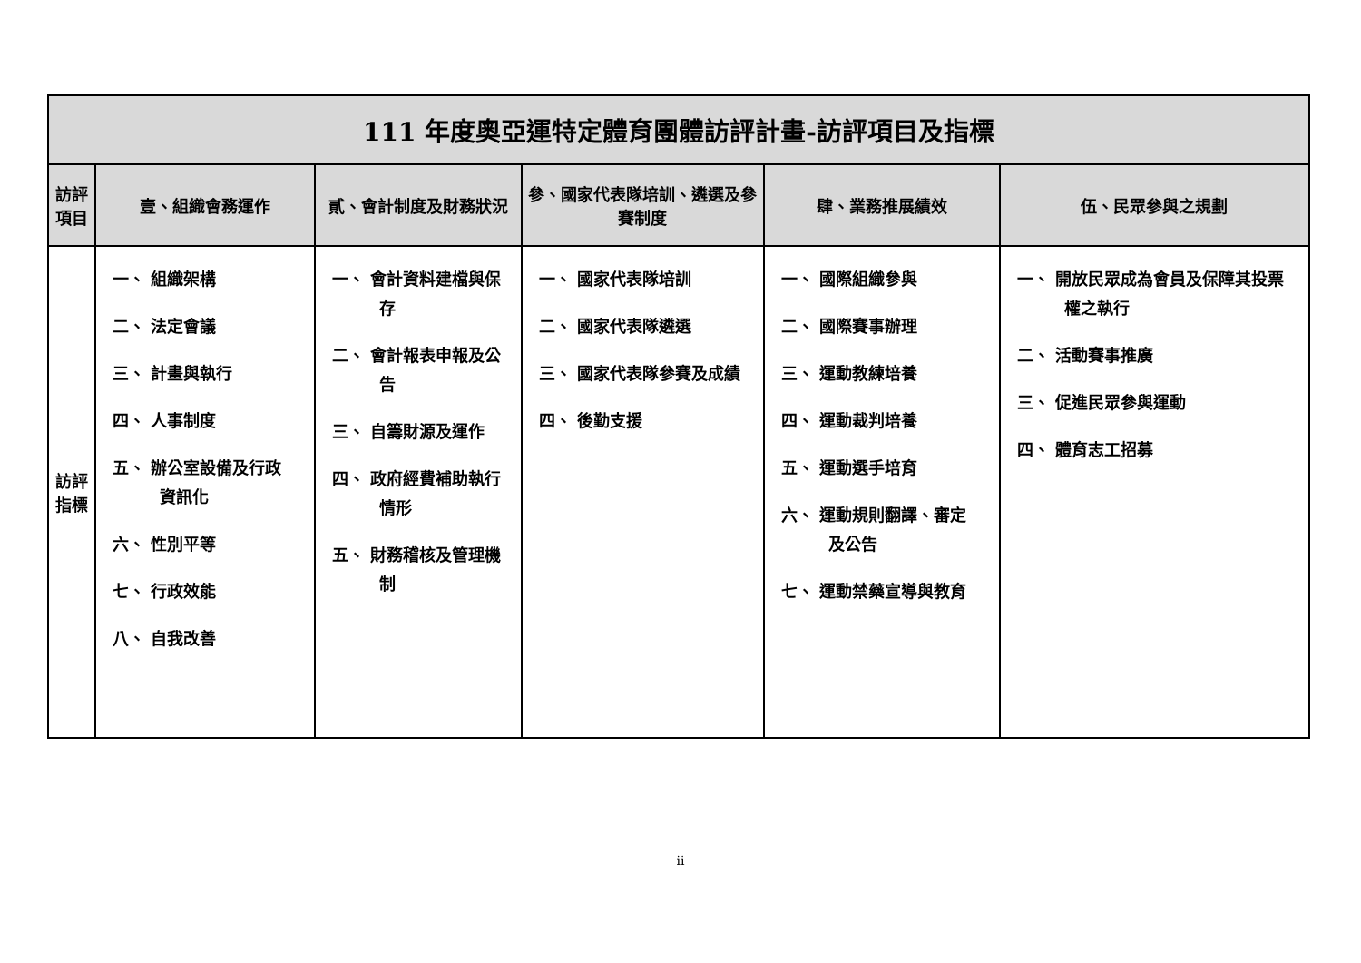| 111 年度奧亞運特定體育團體訪評計畫-訪評項目及指標 | | | | | |
| 訪評 項目 | 壹、組織會務運作 | 貳、會計制度及財務狀況 | 參、國家代表隊培訓、遴選及參賽制度 | 肆、業務推展績效 | 伍、民眾參與之規劃 |
| 訪評 指標 | 一、 組織架構 二、 法定會議 三、 計畫與執行 四、 人事制度 五、 辦公室設備及行政資訊化 六、 性別平等 七、 行政效能 八、 自我改善 | 一、 會計資料建檔與保存 二、 會計報表申報及公告 三、 自籌財源及運作 四、 政府經費補助執行情形 五、 財務稽核及管理機制 | 一、 國家代表隊培訓 二、 國家代表隊遴選 三、 國家代表隊參賽及成績 四、 後勤支援 | 一、 國際組織參與 二、 國際賽事辦理 三、 運動教練培養 四、 運動裁判培養 五、 運動選手培育 六、 運動規則翻譯、審定及公告 七、 運動禁藥宣導與教育 | 一、 開放民眾成為會員及保障其投票權之執行 二、 活動賽事推廣 三、 促進民眾參與運動 四、 體育志工招募 |
ii